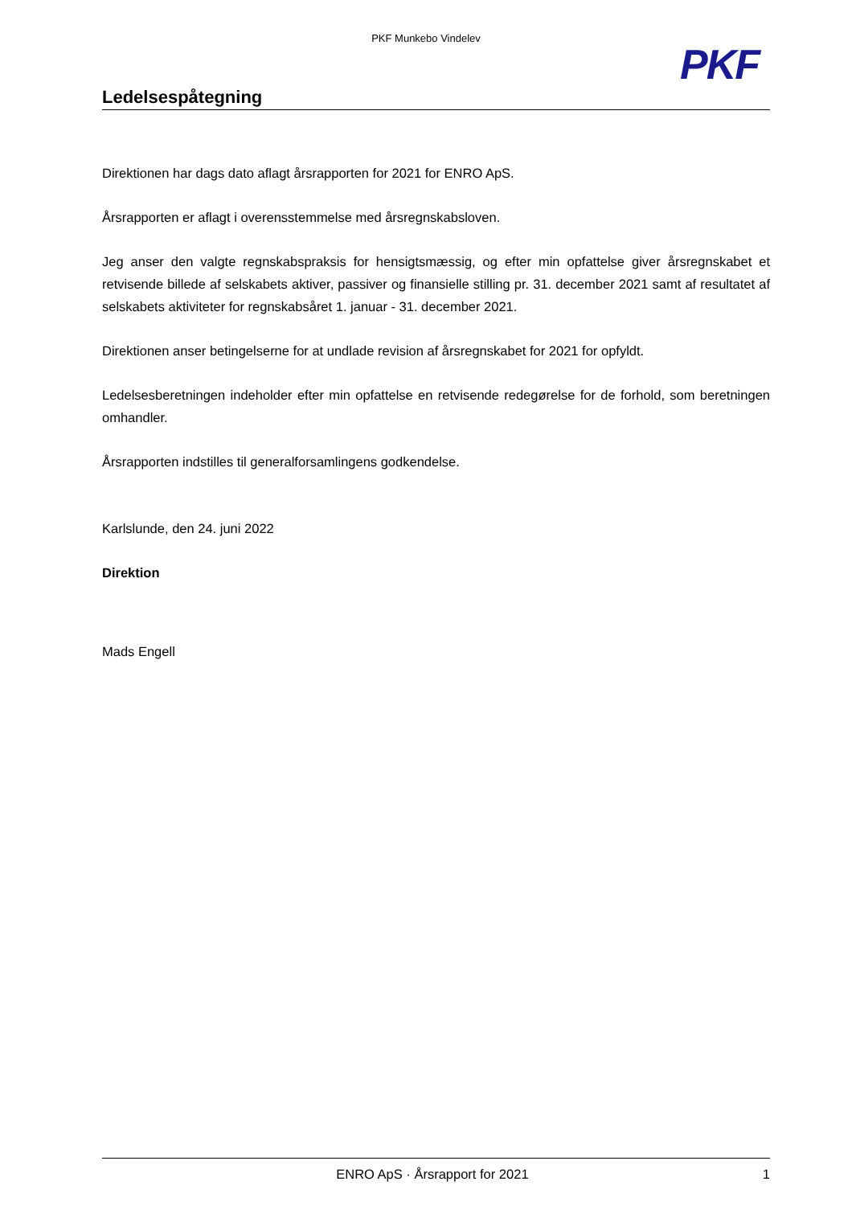PKF Munkebo Vindelev
PKF
Ledelsespåtegning
Direktionen har dags dato aflagt årsrapporten for 2021 for ENRO ApS.
Årsrapporten er aflagt i overensstemmelse med årsregnskabsloven.
Jeg anser den valgte regnskabspraksis for hensigtsmæssig, og efter min opfattelse giver årsregnskabet et retvisende billede af selskabets aktiver, passiver og finansielle stilling pr. 31. december 2021 samt af resultatet af selskabets aktiviteter for regnskabsåret 1. januar - 31. december 2021.
Direktionen anser betingelserne for at undlade revision af årsregnskabet for 2021 for opfyldt.
Ledelsesberetningen indeholder efter min opfattelse en retvisende redegørelse for de forhold, som beretningen omhandler.
Årsrapporten indstilles til generalforsamlingens godkendelse.
Karlslunde, den 24. juni 2022
Direktion
Mads Engell
ENRO ApS · Årsrapport for 2021 1